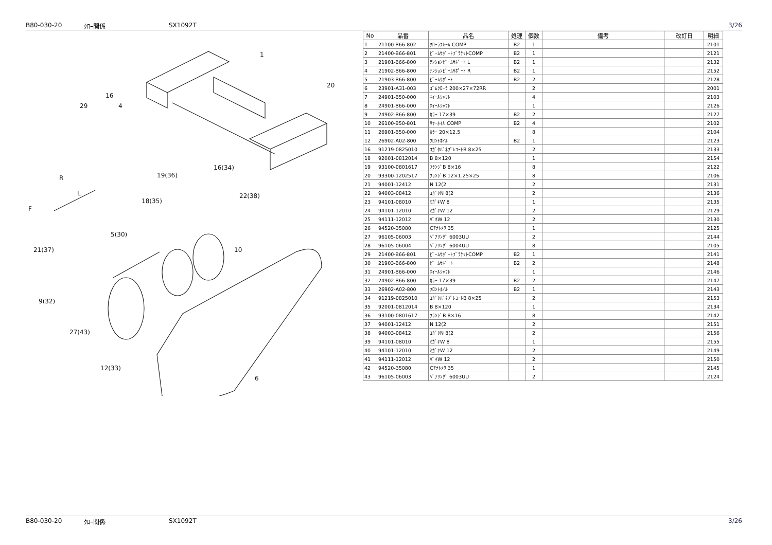B80-030-20 ｸﾛｰ関係 SX1092T 3/26
1
20
16
29
4
16(34)
19(36)
R
L
F
18(35)
22(38)
5(30)
21(37)
10
9(32)
27(43)
12(33)
6
| No | 品番 | 品名 | 処理 | 個数 | 備考 | 改訂日 | 明細 |
| --- | --- | --- | --- | --- | --- | --- | --- |
| 1 | 21100-B66-802 | ｸﾛｰﾗﾌﾚｰﾑ COMP | B2 | 1 | | | 2101 |
| 2 | 21400-B66-801 | ﾋﾞｰﾑｻﾎﾟｰﾄﾌﾞﾗｹｯﾄCOMP | B2 | 1 | | | 2121 |
| 3 | 21901-B66-800 | ﾃﾝｼｮﾝﾋﾞｰﾑｻﾎﾟｰﾄ L | B2 | 1 | | | 2132 |
| 4 | 21902-B66-800 | ﾃﾝｼｮﾝﾋﾞｰﾑｻﾎﾟｰﾄ R | B2 | 1 | | | 2152 |
| 5 | 21903-B66-800 | ﾋﾞｰﾑｻﾎﾟｰﾄ | B2 | 2 | | | 2128 |
| 6 | 23901-A31-003 | ｺﾞﾑｸﾛｰﾗ 200×27×72RR | | 2 | | | 2001 |
| 7 | 24901-B50-000 | ﾎｲｰﾙｼｬﾌﾄ | | 4 | | | 2103 |
| 8 | 24901-B66-000 | ﾎｲｰﾙｼｬﾌﾄ | | 1 | | | 2126 |
| 9 | 24902-B66-800 | ｶﾗｰ 17×39 | B2 | 2 | | | 2127 |
| 10 | 26100-B50-801 | ﾘﾔｰﾎｲﾙ COMP | B2 | 4 | | | 2102 |
| 11 | 26901-B50-000 | ｶﾗｰ 20×12.5 | | 8 | | | 2104 |
| 12 | 26902-A02-800 | ﾌﾛﾝﾄﾎｲﾙ | B2 | 1 | | | 2123 |
| 16 | 91219-0825010 | ｺｶﾞﾀﾊﾞﾈﾌﾟﾚｺｰﾄB 8×25 | | 2 | | | 2133 |
| 18 | 92001-0812014 | B 8×120 | | 1 | | | 2154 |
| 19 | 93100-0801617 | ﾌﾗﾝｼﾞB 8×16 | | 8 | | | 2122 |
| 20 | 93300-1202517 | ﾌﾗﾝｼﾞB 12×1.25×25 | | 8 | | | 2106 |
| 21 | 94001-12412 | N 12(2 | | 2 | | | 2131 |
| 22 | 94003-08412 | ｺｶﾞﾀN 8(2 | | 2 | | | 2136 |
| 23 | 94101-08010 | ﾐｶﾞｷW 8 | | 1 | | | 2135 |
| 24 | 94101-12010 | ﾐｶﾞｷW 12 | | 2 | | | 2129 |
| 25 | 94111-12012 | ﾊﾞﾈW 12 | | 2 | | | 2130 |
| 26 | 94520-35080 | Cｱﾅﾄﾒﾜ 35 | | 1 | | | 2125 |
| 27 | 96105-06003 | ﾍﾞｱﾘﾝｸﾞ 6003UU | | 2 | | | 2144 |
| 28 | 96105-06004 | ﾍﾞｱﾘﾝｸﾞ 6004UU | | 8 | | | 2105 |
| 29 | 21400-B66-801 | ﾋﾞｰﾑｻﾎﾟｰﾄﾌﾞﾗｹｯﾄCOMP | B2 | 1 | | | 2141 |
| 30 | 21903-B66-800 | ﾋﾞｰﾑｻﾎﾟｰﾄ | B2 | 2 | | | 2148 |
| 31 | 24901-B66-000 | ﾎｲｰﾙｼｬﾌﾄ | | 1 | | | 2146 |
| 32 | 24902-B66-800 | ｶﾗｰ 17×39 | B2 | 2 | | | 2147 |
| 33 | 26902-A02-800 | ﾌﾛﾝﾄﾎｲﾙ | B2 | 1 | | | 2143 |
| 34 | 91219-0825010 | ｺｶﾞﾀﾊﾞﾈﾌﾟﾚｺｰﾄB 8×25 | | 2 | | | 2153 |
| 35 | 92001-0812014 | B 8×120 | | 1 | | | 2134 |
| 36 | 93100-0801617 | ﾌﾗﾝｼﾞB 8×16 | | 8 | | | 2142 |
| 37 | 94001-12412 | N 12(2 | | 2 | | | 2151 |
| 38 | 94003-08412 | ｺｶﾞﾀN 8(2 | | 2 | | | 2156 |
| 39 | 94101-08010 | ﾐｶﾞｷW 8 | | 1 | | | 2155 |
| 40 | 94101-12010 | ﾐｶﾞｷW 12 | | 2 | | | 2149 |
| 41 | 94111-12012 | ﾊﾞﾈW 12 | | 2 | | | 2150 |
| 42 | 94520-35080 | Cｱﾅﾄﾒﾜ 35 | | 1 | | | 2145 |
| 43 | 96105-06003 | ﾍﾞｱﾘﾝｸﾞ 6003UU | | 2 | | | 2124 |
B80-030-20 ｸﾛｰ関係 SX1092T 3/26